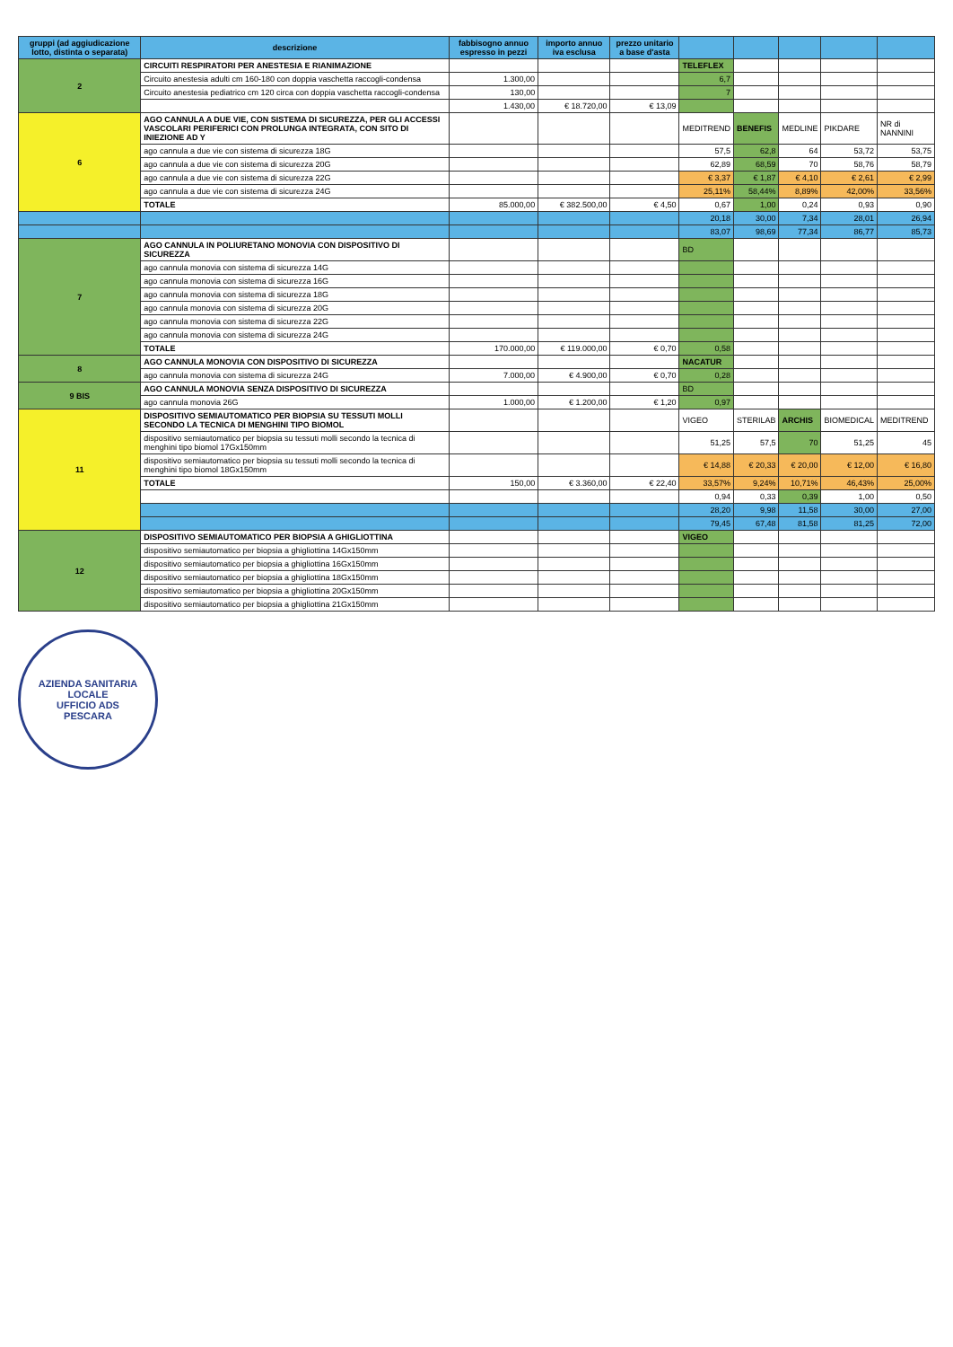| gruppi (ad aggiudicazione lotto, distinta o separata) | descrizione | fabbisogno annuo espresso in pezzi | importo annuo iva esclusa | prezzo unitario a base d'asta | | | | | |
| --- | --- | --- | --- | --- | --- | --- | --- | --- | --- |
| 2 | CIRCUITI RESPIRATORI PER ANESTESIA E RIANIMAZIONE | | | | TELEFLEX | | | | |
| | Circuito anestesia adulti cm 160-180 con doppia vaschetta raccogli-condensa | 1.300,00 | | | 6,7 | | | | |
| | Circuito anestesia pediatrico cm 120 circa con doppia vaschetta raccogli-condensa | 130,00 | | | 7 | | | | |
| | | 1.430,00 | € 18.720,00 | € 13,09 | | | | | |
| 6 | AGO CANNULA A DUE VIE, CON SISTEMA DI SICUREZZA, PER GLI ACCESSI VASCOLARI PERIFERICI CON PROLUNGA INTEGRATA, CON SITO DI INIEZIONE AD Y | | | | MEDITREND | BENEFIS | MEDLINE | PIKDARE | NR di NANNINI |
| | ago cannula a due vie con sistema di sicurezza 18G | | | | 57,5 | 62,8 | 64 | 53,72 | 53,75 |
| | ago cannula a due vie con sistema di sicurezza 20G | | | | 62,89 | 68,59 | 70 | 58,76 | 58,79 |
| | ago cannula a due vie con sistema di sicurezza 22G | | | | € 3,37 | € 1,87 | € 4,10 | € 2,61 | € 2,99 |
| | ago cannula a due vie con sistema di sicurezza 24G | | | | 25,11% | 58,44% | 8,89% | 42,00% | 33,56% |
| | TOTALE | 85.000,00 | € 382.500,00 | € 4,50 | 0,67 | 1,00 | 0,24 | 0,93 | 0,90 |
| | | | | | 20,18 | 30,00 | 7,34 | 28,01 | 26,94 |
| | | | | | 83,07 | 98,69 | 77,34 | 86,77 | 85,73 |
| 7 | AGO CANNULA IN POLIURETANO MONOVIA CON DISPOSITIVO DI SICUREZZA | | | | BD | | | | |
| | ago cannula monovia con sistema di sicurezza 14G | | | | | | | | |
| | ago cannula monovia con sistema di sicurezza 16G | | | | | | | | |
| | ago cannula monovia con sistema di sicurezza 18G | | | | | | | | |
| | ago cannula monovia con sistema di sicurezza 20G | | | | | | | | |
| | ago cannula monovia con sistema di sicurezza 22G | | | | | | | | |
| | ago cannula monovia con sistema di sicurezza 24G | | | | | | | | |
| | TOTALE | 170.000,00 | € 119.000,00 | € 0,70 | 0,58 | | | | |
| 8 | AGO CANNULA MONOVIA CON DISPOSITIVO DI SICUREZZA | | | | NACATUR | | | | |
| | ago cannula monovia con sistema di sicurezza 24G | 7.000,00 | € 4.900,00 | € 0,70 | 0,28 | | | | |
| 9 BIS | AGO CANNULA MONOVIA SENZA DISPOSITIVO DI SICUREZZA | | | | BD | | | | |
| | ago cannula monovia 26G | 1.000,00 | € 1.200,00 | € 1,20 | 0,97 | | | | |
| 11 | DISPOSITIVO SEMIAUTOMATICO PER BIOPSIA SU TESSUTI MOLLI SECONDO LA TECNICA DI MENGHINI TIPO BIOMOL | | | | VIGEO | STERILAB | ARCHIS | BIOMEDICAL | MEDITREND |
| | dispositivo semiautomatico per biopsia su tessuti molli secondo la tecnica di menghini tipo biomol 17Gx150mm | | | | 51,25 | 57,5 | 70 | 51,25 | 45 |
| | dispositivo semiautomatico per biopsia su tessuti molli secondo la tecnica di menghini tipo biomol 18Gx150mm | | | | € 14,88 | € 20,33 | € 20,00 | € 12,00 | € 16,80 |
| | TOTALE | 150,00 | € 3.360,00 | € 22,40 | 33,57% | 9,24% | 10,71% | 46,43% | 25,00% |
| | | | | | 0,94 | 0,33 | 0,39 | 1,00 | 0,50 |
| | | | | | 28,20 | 9,98 | 11,58 | 30,00 | 27,00 |
| | | | | | 79,45 | 67,48 | 81,58 | 81,25 | 72,00 |
| 12 | DISPOSITIVO SEMIAUTOMATICO PER BIOPSIA A GHIGLIOTTINA | | | | VIGEO | | | | |
| | dispositivo semiautomatico per biopsia a ghigliottina 14Gx150mm | | | | | | | | |
| | dispositivo semiautomatico per biopsia a ghigliottina 16Gx150mm | | | | | | | | |
| | dispositivo semiautomatico per biopsia a ghigliottina 18Gx150mm | | | | | | | | |
| | dispositivo semiautomatico per biopsia a ghigliottina 20Gx150mm | | | | | | | | |
| | dispositivo semiautomatico per biopsia a ghigliottina 21Gx150mm | | | | | | | | |
AZIENDA SANITARIA LOCALE
UFFICIO ADS
PESCARA